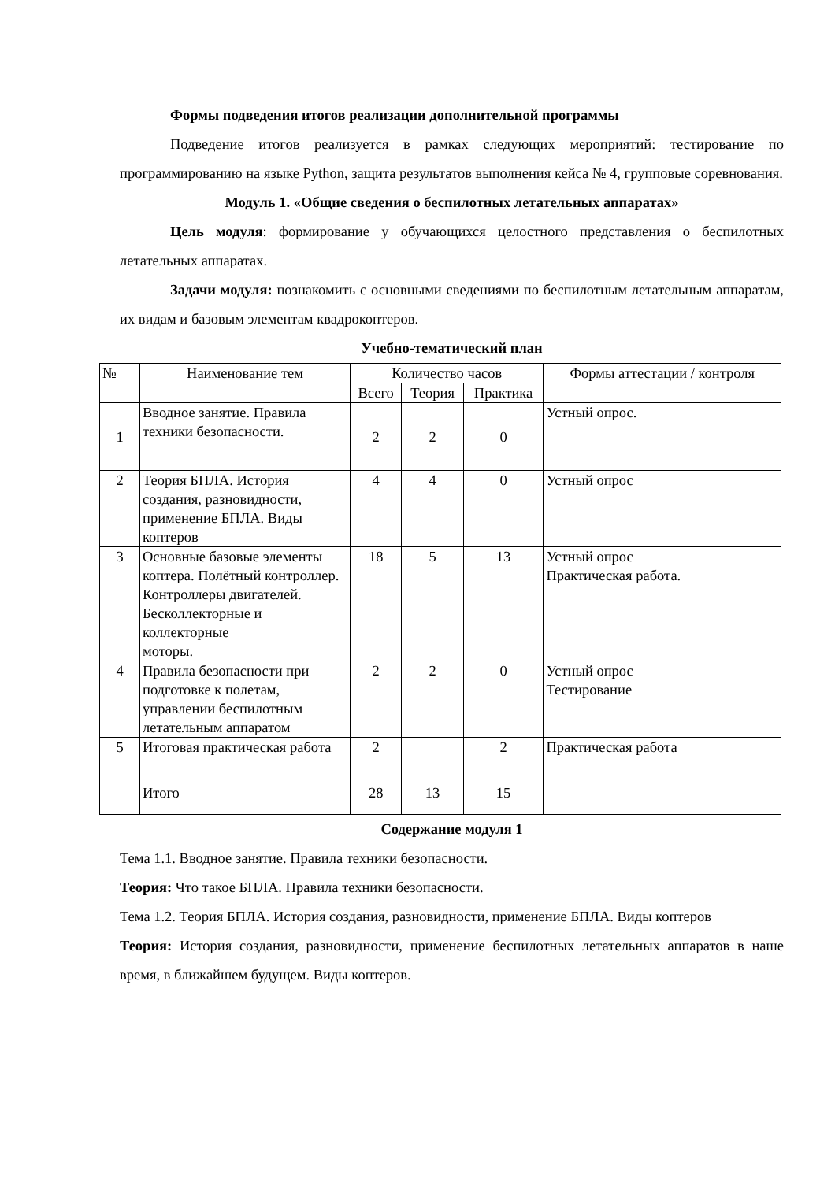Формы подведения итогов реализации дополнительной программы
Подведение итогов реализуется в рамках следующих мероприятий: тестирование по программированию на языке Python, защита результатов выполнения кейса № 4, групповые соревнования.
Модуль 1. «Общие сведения о беспилотных летательных аппаратах»
Цель модуля: формирование у обучающихся целостного представления о беспилотных летательных аппаратах.
Задачи модуля: познакомить с основными сведениями по беспилотным летательным аппаратам, их видам и базовым элементам квадрокоптеров.
Учебно-тематический план
| № | Наименование тем | Количество часов | | | Формы аттестации / контроля |
| --- | --- | --- | --- | --- | --- |
| | | Всего | Теория | Практика | |
| 1 | Вводное занятие. Правила техники безопасности. | 2 | 2 | 0 | Устный опрос. |
| 2 | Теория БПЛА. История создания, разновидности, применение БПЛА. Виды коптеров | 4 | 4 | 0 | Устный опрос |
| 3 | Основные базовые элементы коптера. Полётный контроллер. Контроллеры двигателей. Бесколлекторные и коллекторные моторы. | 18 | 5 | 13 | Устный опрос Практическая работа. |
| 4 | Правила безопасности при подготовке к полетам, управлении беспилотным летательным аппаратом | 2 | 2 | 0 | Устный опрос Тестирование |
| 5 | Итоговая практическая работа | 2 | | 2 | Практическая работа |
| | Итого | 28 | 13 | 15 | |
Содержание модуля 1
Тема 1.1. Вводное занятие. Правила техники безопасности.
Теория: Что такое БПЛА. Правила техники безопасности.
Тема 1.2. Теория БПЛА. История создания, разновидности, применение БПЛА. Виды коптеров
Теория: История создания, разновидности, применение беспилотных летательных аппаратов в наше время, в ближайшем будущем. Виды коптеров.